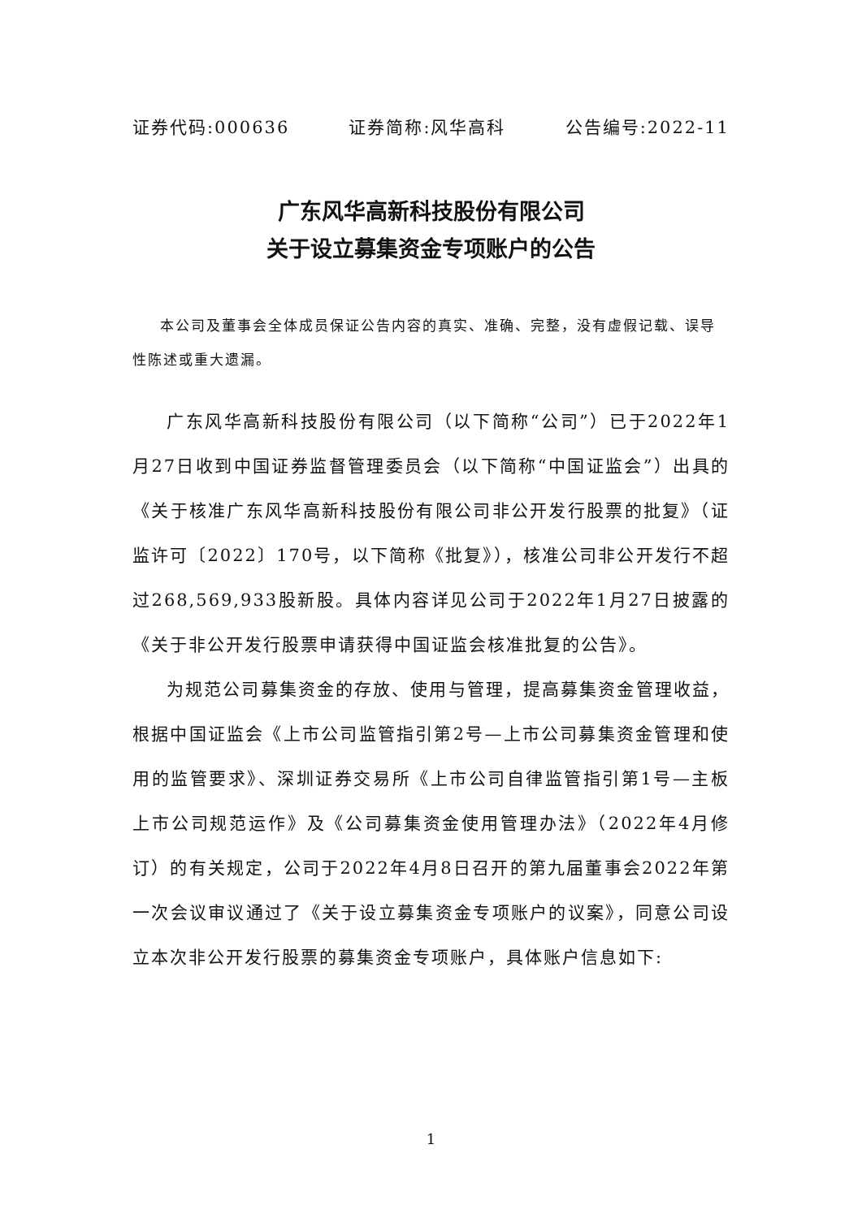证券代码:000636 证券简称:风华高科 公告编号:2022-11
广东风华高新科技股份有限公司
关于设立募集资金专项账户的公告
本公司及董事会全体成员保证公告内容的真实、准确、完整，没有虚假记载、误导性陈述或重大遗漏。
广东风华高新科技股份有限公司（以下简称“公司”）已于2022年1月27日收到中国证券监督管理委员会（以下简称“中国证监会”）出具的《关于核准广东风华高新科技股份有限公司非公开发行股票的批复》（证监许可〔2022〕170号，以下简称《批复》），核准公司非公开发行不超过268,569,933股新股。具体内容详见公司于2022年1月27日披露的《关于非公开发行股票申请获得中国证监会核准批复的公告》。
为规范公司募集资金的存放、使用与管理，提高募集资金管理收益，根据中国证监会《上市公司监管指引第2号—上市公司募集资金管理和使用的监管要求》、深圳证券交易所《上市公司自律监管指引第1号—主板上市公司规范运作》及《公司募集资金使用管理办法》（2022年4月修订）的有关规定，公司于2022年4月8日召开的第九届董事会2022年第一次会议审议通过了《关于设立募集资金专项账户的议案》，同意公司设立本次非公开发行股票的募集资金专项账户，具体账户信息如下:
1